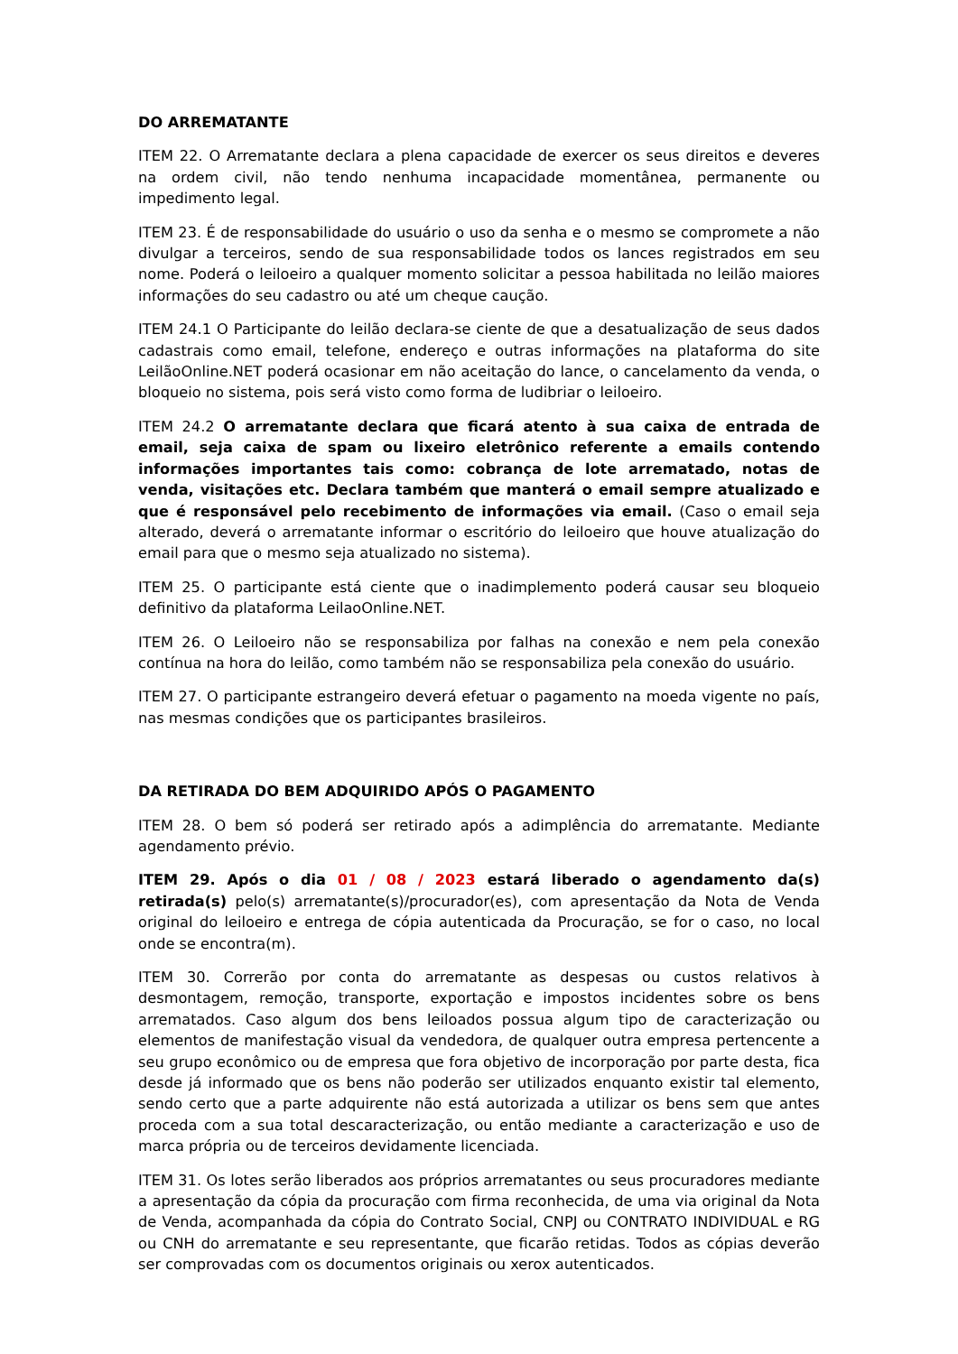DO ARREMATANTE
ITEM 22. O Arrematante declara a plena capacidade de exercer os seus direitos e deveres na ordem civil, não tendo nenhuma incapacidade momentânea, permanente ou impedimento legal.
ITEM 23. É de responsabilidade do usuário o uso da senha e o mesmo se compromete a não divulgar a terceiros, sendo de sua responsabilidade todos os lances registrados em seu nome. Poderá o leiloeiro a qualquer momento solicitar a pessoa habilitada no leilão maiores informações do seu cadastro ou até um cheque caução.
ITEM 24.1 O Participante do leilão declara-se ciente de que a desatualização de seus dados cadastrais como email, telefone, endereço e outras informações na plataforma do site LeilãoOnline.NET poderá ocasionar em não aceitação do lance, o cancelamento da venda, o bloqueio no sistema, pois será visto como forma de ludibriar o leiloeiro.
ITEM 24.2 O arrematante declara que ficará atento à sua caixa de entrada de email, seja caixa de spam ou lixeiro eletrônico referente a emails contendo informações importantes tais como: cobrança de lote arrematado, notas de venda, visitações etc. Declara também que manterá o email sempre atualizado e que é responsável pelo recebimento de informações via email. (Caso o email seja alterado, deverá o arrematante informar o escritório do leiloeiro que houve atualização do email para que o mesmo seja atualizado no sistema).
ITEM 25. O participante está ciente que o inadimplemento poderá causar seu bloqueio definitivo da plataforma LeilaoOnline.NET.
ITEM 26. O Leiloeiro não se responsabiliza por falhas na conexão e nem pela conexão contínua na hora do leilão, como também não se responsabiliza pela conexão do usuário.
ITEM 27. O participante estrangeiro deverá efetuar o pagamento na moeda vigente no país, nas mesmas condições que os participantes brasileiros.
DA RETIRADA DO BEM ADQUIRIDO APÓS O PAGAMENTO
ITEM 28. O bem só poderá ser retirado após a adimplência do arrematante. Mediante agendamento prévio.
ITEM 29. Após o dia 01 / 08 / 2023 estará liberado o agendamento da(s) retirada(s) pelo(s) arrematante(s)/procurador(es), com apresentação da Nota de Venda original do leiloeiro e entrega de cópia autenticada da Procuração, se for o caso, no local onde se encontra(m).
ITEM 30. Correrão por conta do arrematante as despesas ou custos relativos à desmontagem, remoção, transporte, exportação e impostos incidentes sobre os bens arrematados. Caso algum dos bens leiloados possua algum tipo de caracterização ou elementos de manifestação visual da vendedora, de qualquer outra empresa pertencente a seu grupo econômico ou de empresa que fora objetivo de incorporação por parte desta, fica desde já informado que os bens não poderão ser utilizados enquanto existir tal elemento, sendo certo que a parte adquirente não está autorizada a utilizar os bens sem que antes proceda com a sua total descaracterização, ou então mediante a caracterização e uso de marca própria ou de terceiros devidamente licenciada.
ITEM 31. Os lotes serão liberados aos próprios arrematantes ou seus procuradores mediante a apresentação da cópia da procuração com firma reconhecida, de uma via original da Nota de Venda, acompanhada da cópia do Contrato Social, CNPJ ou CONTRATO INDIVIDUAL e RG ou CNH do arrematante e seu representante, que ficarão retidas. Todos as cópias deverão ser comprovadas com os documentos originais ou xerox autenticados.